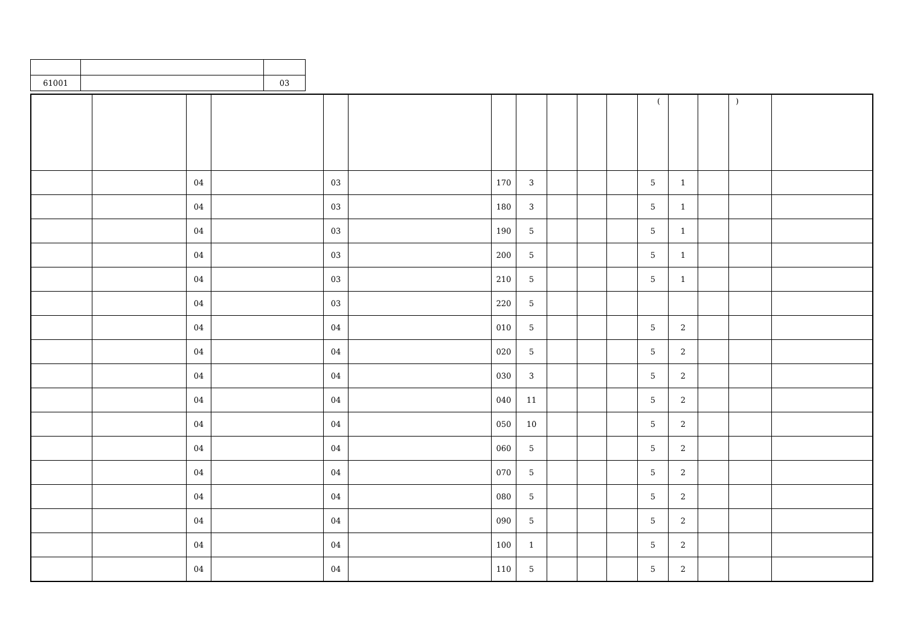| 61001 | | 03 |
| | | 04 | | 03 | | 170 | 3 | | | | 5 | 1 | | | |
| | | 04 | | 03 | | 180 | 3 | | | | 5 | 1 | | | |
| | | 04 | | 03 | | 190 | 5 | | | | 5 | 1 | | | |
| | | 04 | | 03 | | 200 | 5 | | | | 5 | 1 | | | |
| | | 04 | | 03 | | 210 | 5 | | | | 5 | 1 | | | |
| | | 04 | | 03 | | 220 | 5 | | | | | | | | |
| | | 04 | | 04 | | 010 | 5 | | | | 5 | 2 | | | |
| | | 04 | | 04 | | 020 | 5 | | | | 5 | 2 | | | |
| | | 04 | | 04 | | 030 | 3 | | | | 5 | 2 | | | |
| | | 04 | | 04 | | 040 | 11 | | | | 5 | 2 | | | |
| | | 04 | | 04 | | 050 | 10 | | | | 5 | 2 | | | |
| | | 04 | | 04 | | 060 | 5 | | | | 5 | 2 | | | |
| | | 04 | | 04 | | 070 | 5 | | | | 5 | 2 | | | |
| | | 04 | | 04 | | 080 | 5 | | | | 5 | 2 | | | |
| | | 04 | | 04 | | 090 | 5 | | | | 5 | 2 | | | |
| | | 04 | | 04 | | 100 | 1 | | | | 5 | 2 | | | |
| | | 04 | | 04 | | 110 | 5 | | | | 5 | 2 | | | |
( )